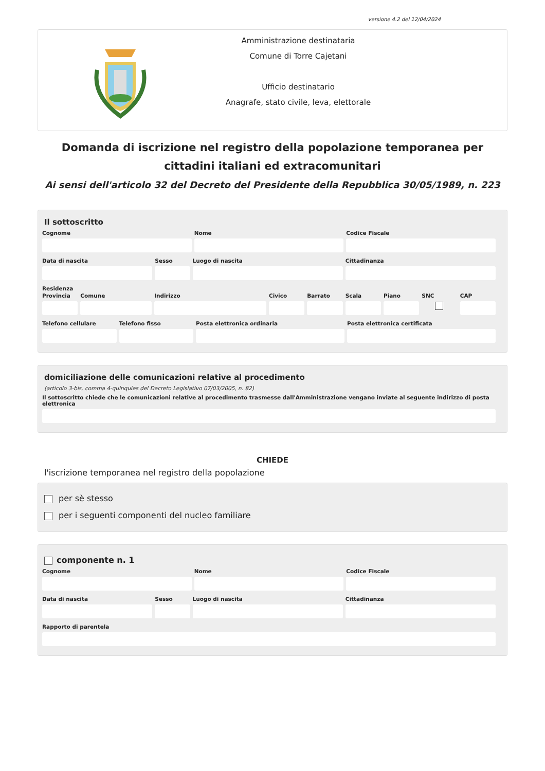versione 4.2 del 12/04/2024
Amministrazione destinataria
Comune di Torre Cajetani
Ufficio destinatario
Anagrafe, stato civile, leva, elettorale
Domanda di iscrizione nel registro della popolazione temporanea per cittadini italiani ed extracomunitari
Ai sensi dell'articolo 32 del Decreto del Presidente della Repubblica 30/05/1989, n. 223
Il sottoscritto
Cognome Nome Codice Fiscale
Data di nascita Sesso Luogo di nascita Cittadinanza
Residenza
Provincia Comune Indirizzo Civico Barrato Scala Piano SNC CAP
Telefono cellulare Telefono fisso Posta elettronica ordinaria Posta elettronica certificata
domiciliazione delle comunicazioni relative al procedimento
(articolo 3-bis, comma 4-quinquies del Decreto Legislativo 07/03/2005, n. 82)
Il sottoscritto chiede che le comunicazioni relative al procedimento trasmesse dall'Amministrazione vengano inviate al seguente indirizzo di posta elettronica
CHIEDE
l'iscrizione temporanea nel registro della popolazione
per sè stesso
per i seguenti componenti del nucleo familiare
componente n. 1
Cognome Nome Codice Fiscale
Data di nascita Sesso Luogo di nascita Cittadinanza
Rapporto di parentela